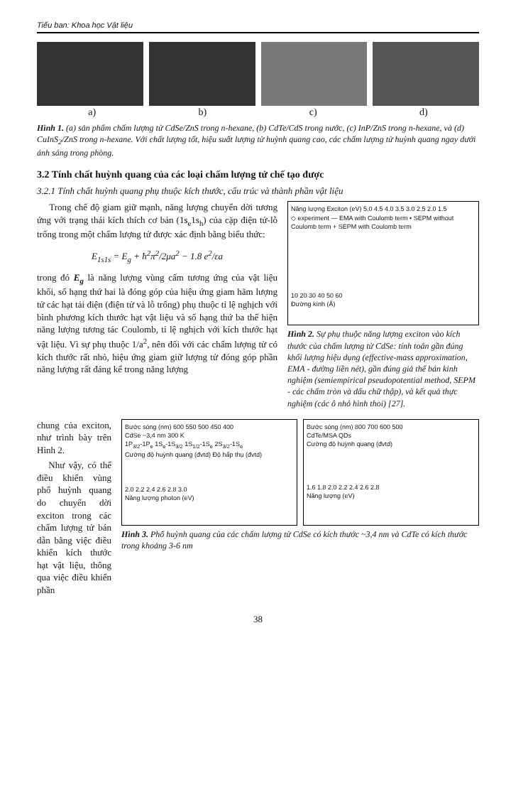Tiểu ban: Khoa học Vật liệu
a) b) c) d)
Hình 1. (a) sản phẩm chấm lượng tử CdSe/ZnS trong n-hexane, (b) CdTe/CdS trong nước, (c) InP/ZnS trong n-hexane, và (d) CuInS<sub>2</sub>/ZnS trong n-hexane. Với chất lượng tốt, hiệu suất lượng tử huỳnh quang cao, các chấm lượng tử huỳnh quang ngay dưới ánh sáng trong phòng.
3.2 Tính chất huỳnh quang của các loại chấm lượng tử chế tạo được
3.2.1 Tính chất huỳnh quang phụ thuộc kích thước, cấu trúc và thành phần vật liệu
Trong chế độ giam giữ mạnh, năng lượng chuyển dời tương ứng với trạng thái kích thích cơ bản (1s<sub>e</sub>1s<sub>h</sub>) của cặp điện tử-lỗ trống trong một chấm lượng tử được xác định bằng biểu thức:
E<sub>1s1s</sub> = E<sub>g</sub> + ħ<sup>2</sup>π<sup>2</sup>/2μa<sup>2</sup> − 1.8 e<sup>2</sup>/εa
trong đó E<sub>g</sub> là năng lượng vùng cấm tương ứng của vật liệu khối, số hạng thứ hai là đóng góp của hiệu ứng giam hãm lượng tử các hạt tải điện (điện tử và lỗ trống) phụ thuộc tỉ lệ nghịch với bình phương kích thước hạt vật liệu và số hạng thứ ba thể hiện năng lượng tương tác Coulomb, tỉ lệ nghịch với kích thước hạt vật liệu. Vì sự phụ thuộc 1/a<sup>2</sup>, nên đối với các chấm lượng tử có kích thước rất nhỏ, hiệu ứng giam giữ lượng tử đóng góp phần năng lượng rất đáng kể trong năng lượng
Năng lượng Exciton (eV) 5.0 4.5 4.0 3.5 3.0 2.5 2.0 1.5
◇ experiment — EMA with Coulomb term • SEPM without Coulomb term + SEPM with Coulomb term
10 20 30 40 50 60
Đường kính (Å)
Hình 2. Sự phụ thuộc năng lượng exciton vào kích thước của chấm lượng tử CdSe: tính toán gần đúng khối lượng hiệu dụng (effective-mass approximation, EMA - đường liền nét), gần đúng giả thế bán kinh nghiệm (semiempirical pseudopotential method, SEPM - các chấm tròn và dấu chữ thập), và kết quả thực nghiệm (các ô nhỏ hình thoi) [27].
chung của exciton, như trình bày trên Hình 2.
Như vậy, có thể điều khiển vùng phổ huỳnh quang do chuyển dời exciton trong các chấm lượng tử bán dẫn bằng việc điều khiển kích thước hạt vật liệu, thông qua việc điều khiển phần
Bước sóng (nm) 600 550 500 450 400
CdSe ~3,4 nm 300 K
1P<sub>3/2</sub>-1P<sub>e</sub> 1S<sub>e</sub>-1S<sub>3/2</sub> 1S<sub>1/2</sub>-1S<sub>e</sub> 2S<sub>3/2</sub>-1S<sub>e</sub>
Cường độ huỳnh quang (đvtd) Độ hấp thụ (đvtd)
2.0 2.2 2.4 2.6 2.8 3.0
Năng lượng photon (eV)
Bước sóng (nm) 800 700 600 500
CdTe/MSA QDs
Cường độ huỳnh quang (đvtd)
1.6 1.8 2.0 2.2 2.4 2.6 2.8
Năng lượng (eV)
Hình 3. Phổ huỳnh quang của các chấm lượng tử CdSe có kích thước ~3,4 nm và CdTe có kích thước trong khoảng 3-6 nm
38